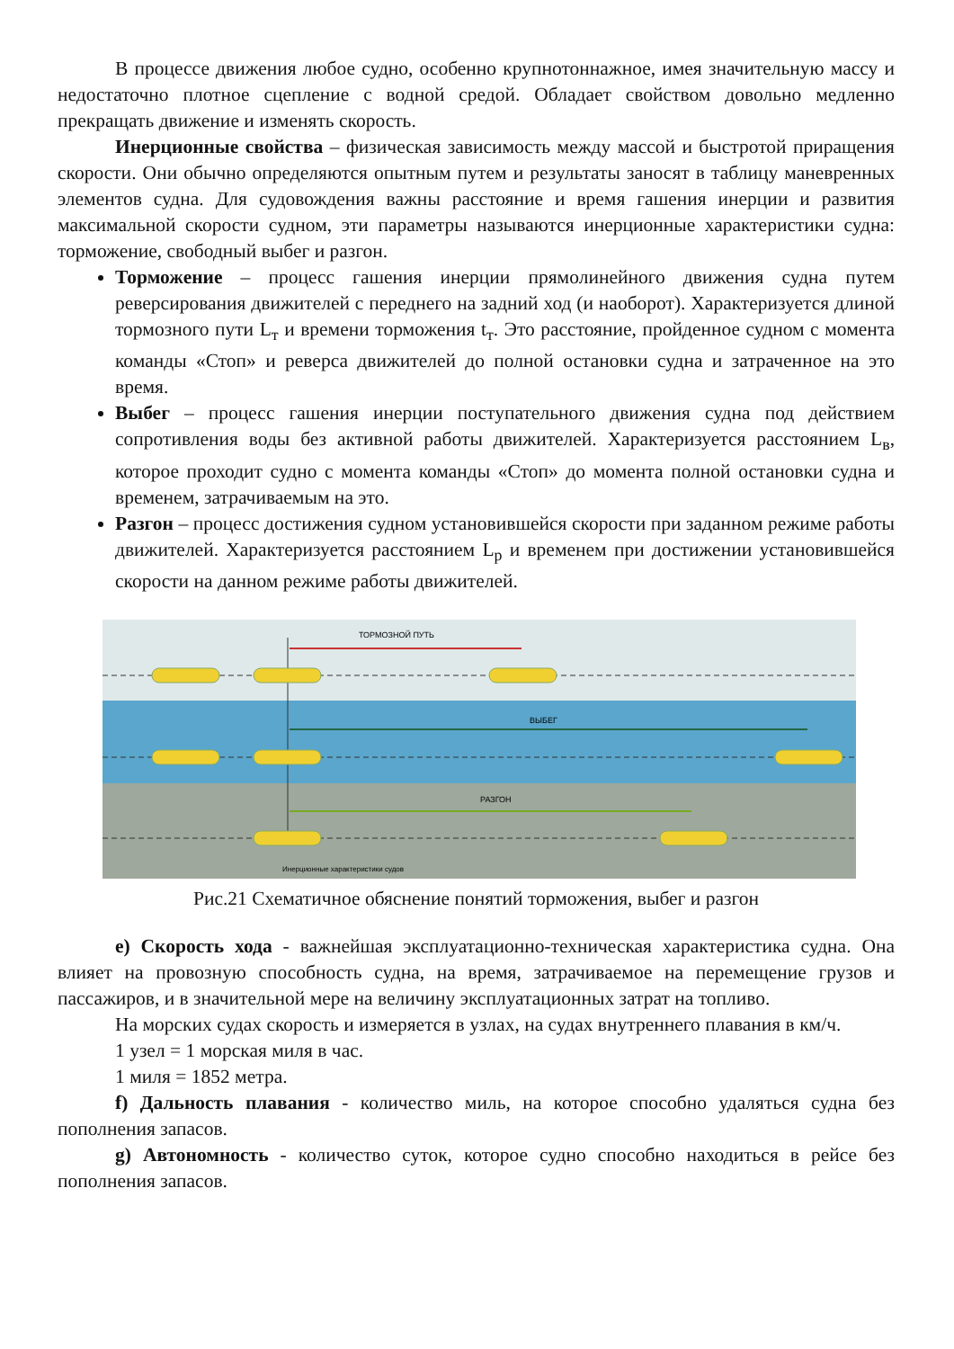В процессе движения любое судно, особенно крупнотоннажное, имея значительную массу и недостаточно плотное сцепление с водной средой. Обладает свойством довольно медленно прекращать движение и изменять скорость.
Инерционные свойства – физическая зависимость между массой и быстротой приращения скорости. Они обычно определяются опытным путем и результаты заносят в таблицу маневренных элементов судна. Для судовождения важны расстояние и время гашения инерции и развития максимальной скорости судном, эти параметры называются инерционные характеристики судна: торможение, свободный выбег и разгон.
Торможение – процесс гашения инерции прямолинейного движения судна путем реверсирования движителей с переднего на задний ход (и наоборот). Характеризуется длиной тормозного пути L<sub>т</sub> и времени торможения t<sub>т</sub>. Это расстояние, пройденное судном с момента команды «Стоп» и реверса движителей до полной остановки судна и затраченное на это время.
Выбег – процесс гашения инерции поступательного движения судна под действием сопротивления воды без активной работы движителей. Характеризуется расстоянием L<sub>в</sub>, которое проходит судно с момента команды «Стоп» до момента полной остановки судна и временем, затрачиваемым на это.
Разгон – процесс достижения судном установившейся скорости при заданном режиме работы движителей. Характеризуется расстоянием L<sub>р</sub> и временем при достижении установившейся скорости на данном режиме работы движителей.
ТОРМОЗНОЙ ПУТЬ
ВЫБЕГ
РАЗГОН
Инерционные характеристики судов
Рис.21 Схематичное обяснение понятий торможения, выбег и разгон
e) Скорость хода - важнейшая эксплуатационно-техническая характеристика судна. Она влияет на провозную способность судна, на время, затрачиваемое на перемещение грузов и пассажиров, и в значительной мере на величину эксплуатационных затрат на топливо.
На морских судах скорость и измеряется в узлах, на судах внутреннего плавания в км/ч.
1 узел = 1 морская миля в час.
1 миля = 1852 метра.
f) Дальность плавания - количество миль, на которое способно удаляться судна без пополнения запасов.
g) Автономность - количество суток, которое судно способно находиться в рейсе без пополнения запасов.